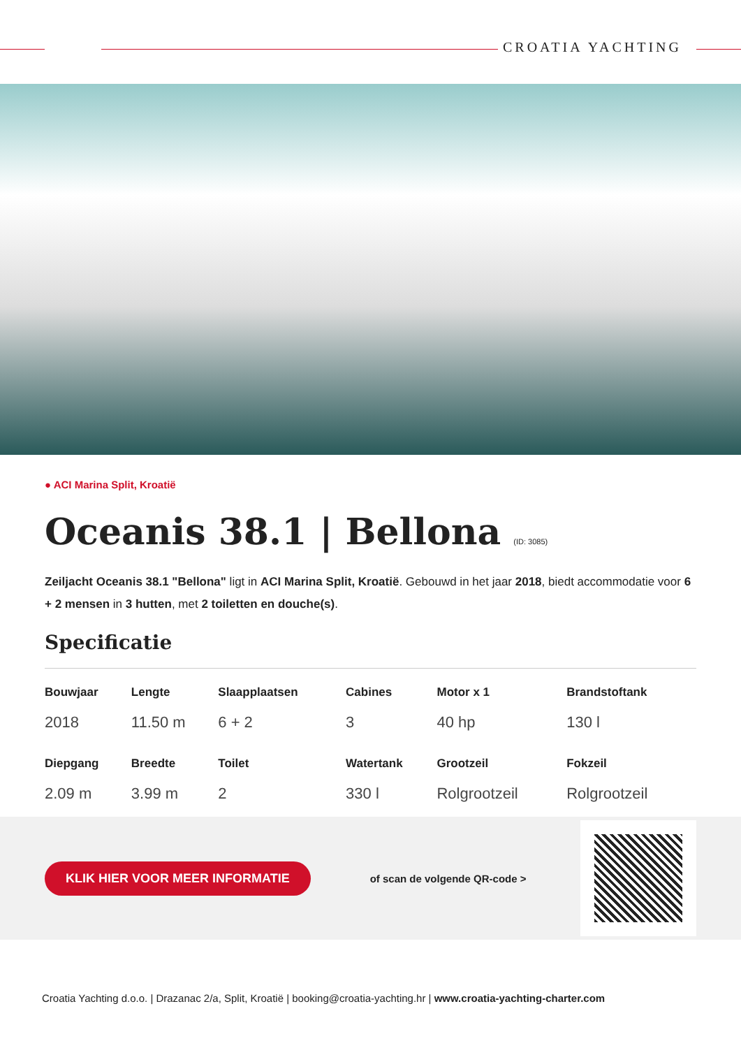CROATIA YACHTING
● ACI Marina Split, Kroatië
Oceanis 38.1 | Bellona (ID: 3085)
Zeiljacht Oceanis 38.1 "Bellona" ligt in ACI Marina Split, Kroatië. Gebouwd in het jaar 2018, biedt accommodatie voor 6 + 2 mensen in 3 hutten, met 2 toiletten en douche(s).
Specificatie
| Bouwjaar | Lengte | Slaapplaatsen | Cabines | Motor x 1 | Brandstoftank |
| --- | --- | --- | --- | --- | --- |
| 2018 | 11.50 m | 6 + 2 | 3 | 40 hp | 130 l |
| Diepgang | Breedte | Toilet | Watertank | Grootzeil | Fokzeil |
| 2.09 m | 3.99 m | 2 | 330 l | Rolgrootzeil | Rolgrootzeil |
KLIK HIER VOOR MEER INFORMATIE of scan de volgende QR-code >
Croatia Yachting d.o.o. | Drazanac 2/a, Split, Kroatië | booking@croatia-yachting.hr | www.croatia-yachting-charter.com